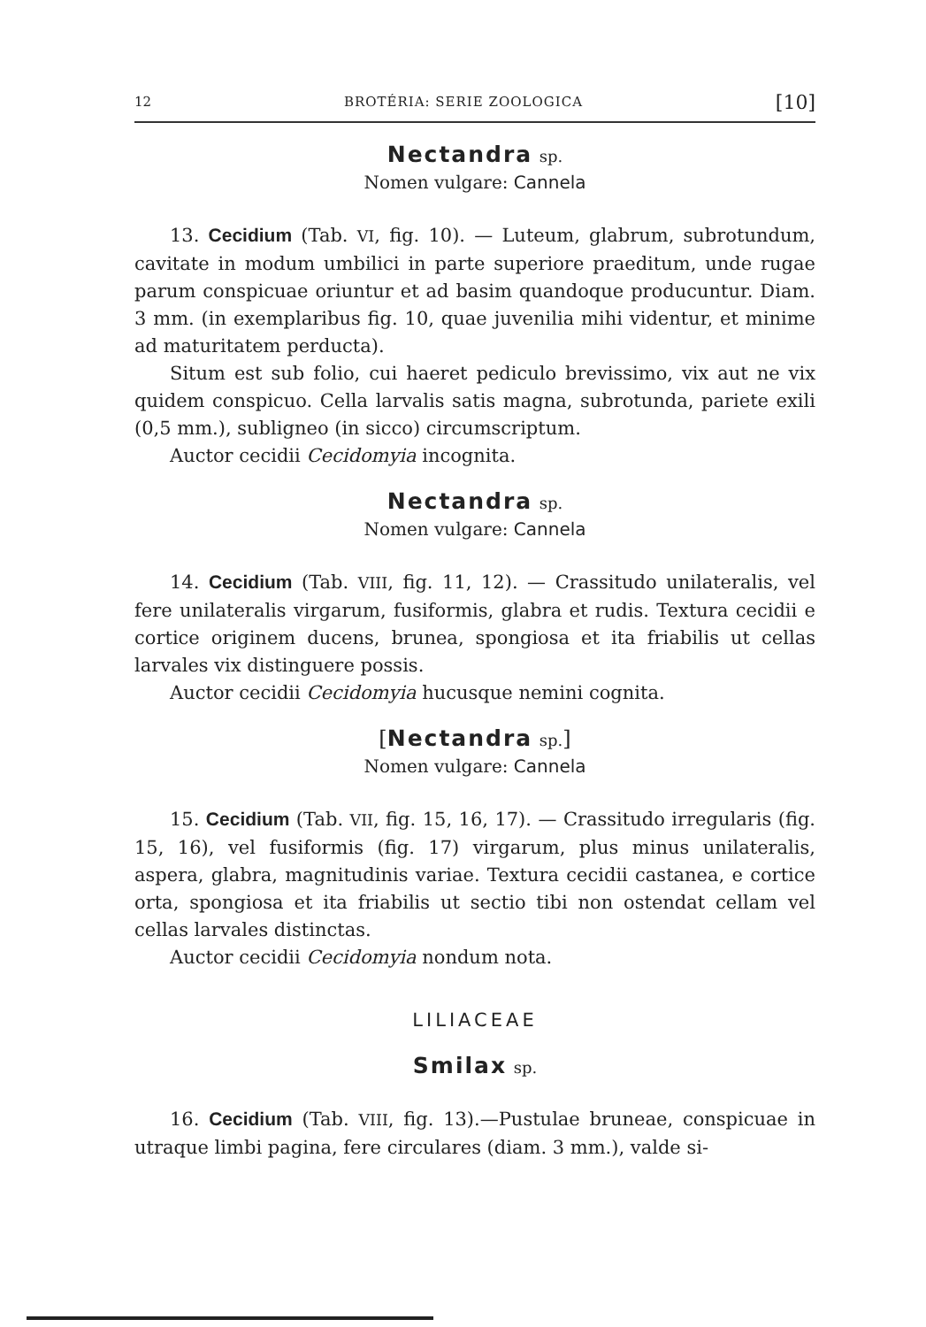12 BROTÉRIA: SERIE ZOOLOGICA [10]
Nectandra sp.
Nomen vulgare: Cannela
13. Cecidium (Tab. VI, fig. 10). — Luteum, glabrum, subrotundum, cavitate in modum umbilici in parte superiore praeditum, unde rugae parum conspicuae oriuntur et ad basim quandoque producuntur. Diam. 3 mm. (in exemplaribus fig. 10, quae juvenilia mihi videntur, et minime ad maturitatem perducta).
Situm est sub folio, cui haeret pediculo brevissimo, vix aut ne vix quidem conspicuo. Cella larvalis satis magna, subrotunda, pariete exili (0,5 mm.), subligneo (in sicco) circumscriptum.
Auctor cecidii Cecidomyia incognita.
Nectandra sp.
Nomen vulgare: Cannela
14. Cecidium (Tab. VIII, fig. 11, 12). — Crassitudo unilateralis, vel fere unilateralis virgarum, fusiformis, glabra et rudis. Textura cecidii e cortice originem ducens, brunea, spongiosa et ita friabilis ut cellas larvales vix distinguere possis.
Auctor cecidii Cecidomyia hucusque nemini cognita.
[Nectandra sp.]
Nomen vulgare: Cannela
15. Cecidium (Tab. VII, fig. 15, 16, 17). — Crassitudo irregularis (fig. 15, 16), vel fusiformis (fig. 17) virgarum, plus minus unilateralis, aspera, glabra, magnitudinis variae. Textura cecidii castanea, e cortice orta, spongiosa et ita friabilis ut sectio tibi non ostendat cellam vel cellas larvales distinctas.
Auctor cecidii Cecidomyia nondum nota.
LILIACEAE
Smilax sp.
16. Cecidium (Tab. VIII, fig. 13).—Pustulae bruneae, conspicuae in utraque limbi pagina, fere circulares (diam. 3 mm.), valde si-